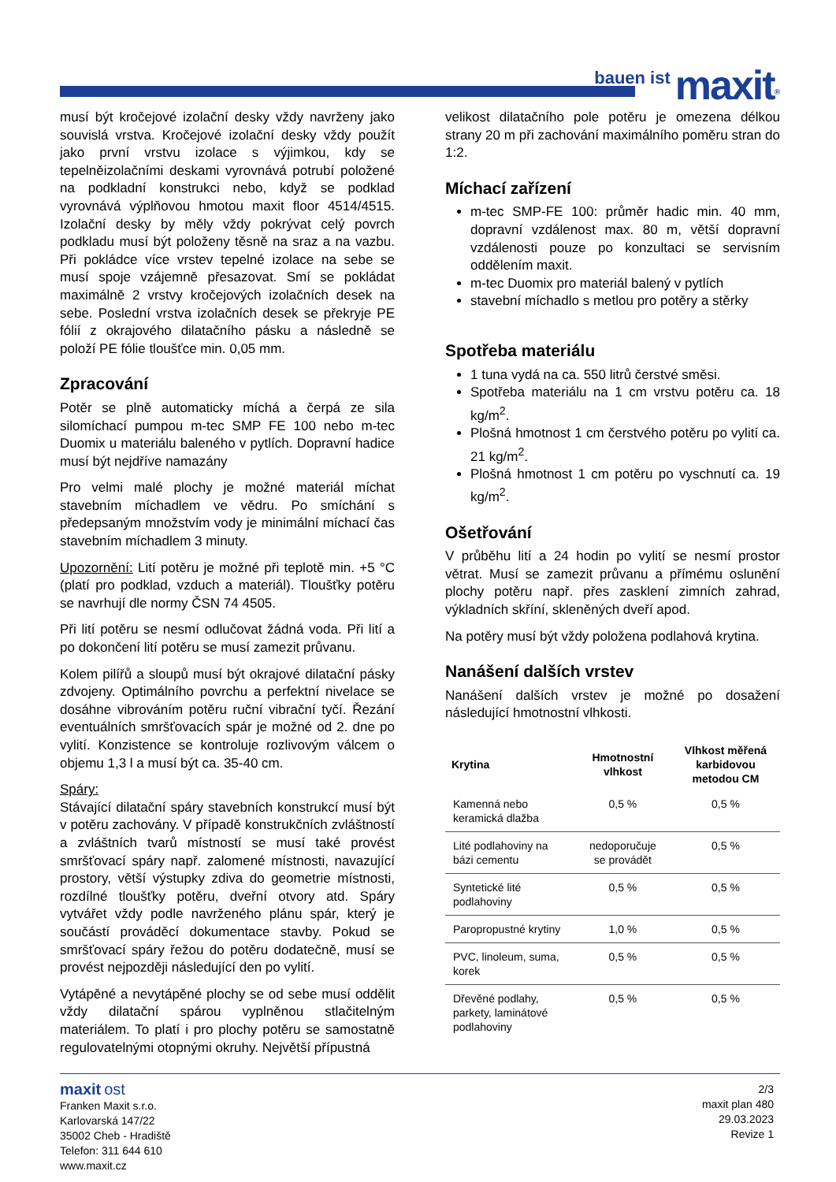bauen ist maxit<sup>®</sup>
musí být kročejové izolační desky vždy navrženy jako souvislá vrstva. Kročejové izolační desky vždy použít jako první vrstvu izolace s výjimkou, kdy se tepelněizolačními deskami vyrovnává potrubí položené na podkladní konstrukci nebo, když se podklad vyrovnává výplňovou hmotou maxit floor 4514/4515. Izolační desky by měly vždy pokrývat celý povrch podkladu musí být položeny těsně na sraz a na vazbu. Při pokládce více vrstev tepelné izolace na sebe se musí spoje vzájemně přesazovat. Smí se pokládat maximálně 2 vrstvy kročejových izolačních desek na sebe. Poslední vrstva izolačních desek se překryje PE fólií z okrajového dilatačního pásku a následně se položí PE fólie tloušťce min. 0,05 mm.
Zpracování
Potěr se plně automaticky míchá a čerpá ze sila silomíchací pumpou m-tec SMP FE 100 nebo m-tec Duomix u materiálu baleného v pytlích. Dopravní hadice musí být nejdříve namazány
Pro velmi malé plochy je možné materiál míchat stavebním míchadlem ve vědru. Po smíchání s předepsaným množstvím vody je minimální míchací čas stavebním míchadlem 3 minuty.
Upozornění: Lití potěru je možné při teplotě min. +5 °C (platí pro podklad, vzduch a materiál). Tloušťky potěru se navrhují dle normy ČSN 74 4505.
Při lití potěru se nesmí odlučovat žádná voda. Při lití a po dokončení lití potěru se musí zamezit průvanu.
Kolem pilířů a sloupů musí být okrajové dilatační pásky zdvojeny. Optimálního povrchu a perfektní nivelace se dosáhne vibrováním potěru ruční vibrační tyčí. Řezání eventuálních smršťovacích spár je možné od 2. dne po vylití. Konzistence se kontroluje rozlivovým válcem o objemu 1,3 l a musí být ca. 35-40 cm.
Spáry:
Stávající dilatační spáry stavebních konstrukcí musí být v potěru zachovány. V případě konstrukčních zvláštností a zvláštních tvarů místností se musí také provést smršťovací spáry např. zalomené místnosti, navazující prostory, větší výstupky zdiva do geometrie místnosti, rozdílné tloušťky potěru, dveřní otvory atd. Spáry vytvářet vždy podle navrženého plánu spár, který je součástí prováděcí dokumentace stavby. Pokud se smršťovací spáry řežou do potěru dodatečně, musí se provést nejpozději následující den po vylití.
Vytápěné a nevytápěné plochy se od sebe musí oddělit vždy dilatační spárou vyplněnou stlačitelným materiálem. To platí i pro plochy potěru se samostatně regulovatelnými otopnými okruhy. Největší přípustná
velikost dilatačního pole potěru je omezena délkou strany 20 m při zachování maximálního poměru stran do 1:2.
Míchací zařízení
m-tec SMP-FE 100: průměr hadic min. 40 mm, dopravní vzdálenost max. 80 m, větší dopravní vzdálenosti pouze po konzultaci se servisním oddělením maxit.
m-tec Duomix pro materiál balený v pytlích
stavební míchadlo s metlou pro potěry a stěrky
Spotřeba materiálu
1 tuna vydá na ca. 550 litrů čerstvé směsi.
Spotřeba materiálu na 1 cm vrstvu potěru ca. 18 kg/m<sup>2</sup>.
Plošná hmotnost 1 cm čerstvého potěru po vylití ca. 21 kg/m<sup>2</sup>.
Plošná hmotnost 1 cm potěru po vyschnutí ca. 19 kg/m<sup>2</sup>.
Ošetřování
V průběhu lití a 24 hodin po vylití se nesmí prostor větrat. Musí se zamezit průvanu a přímému oslunění plochy potěru např. přes zasklení zimních zahrad, výkladních skříní, skleněných dveří apod.
Na potěry musí být vždy položena podlahová krytina.
Nanášení dalších vrstev
Nanášení dalších vrstev je možné po dosažení následující hmotnostní vlhkosti.
| Krytina | Hmotnostní vlhkost | Vlhkost měřená karbidovou metodou CM |
| --- | --- | --- |
| Kamenná nebo keramická dlažba | 0,5 % | 0,5 % |
| Lité podlahoviny na bázi cementu | nedoporučuje se provádět | 0,5 % |
| Syntetické lité podlahoviny | 0,5 % | 0,5 % |
| Paropropustné krytiny | 1,0 % | 0,5 % |
| PVC, linoleum, suma, korek | 0,5 % | 0,5 % |
| Dřevěné podlahy, parkety, laminátové podlahoviny | 0,5 % | 0,5 % |
maxit ost
Franken Maxit s.r.o.
Karlovarská 147/22
35002 Cheb - Hradiště
Telefon: 311 644 610
www.maxit.cz
2/3
maxit plan 480
29.03.2023
Revize 1